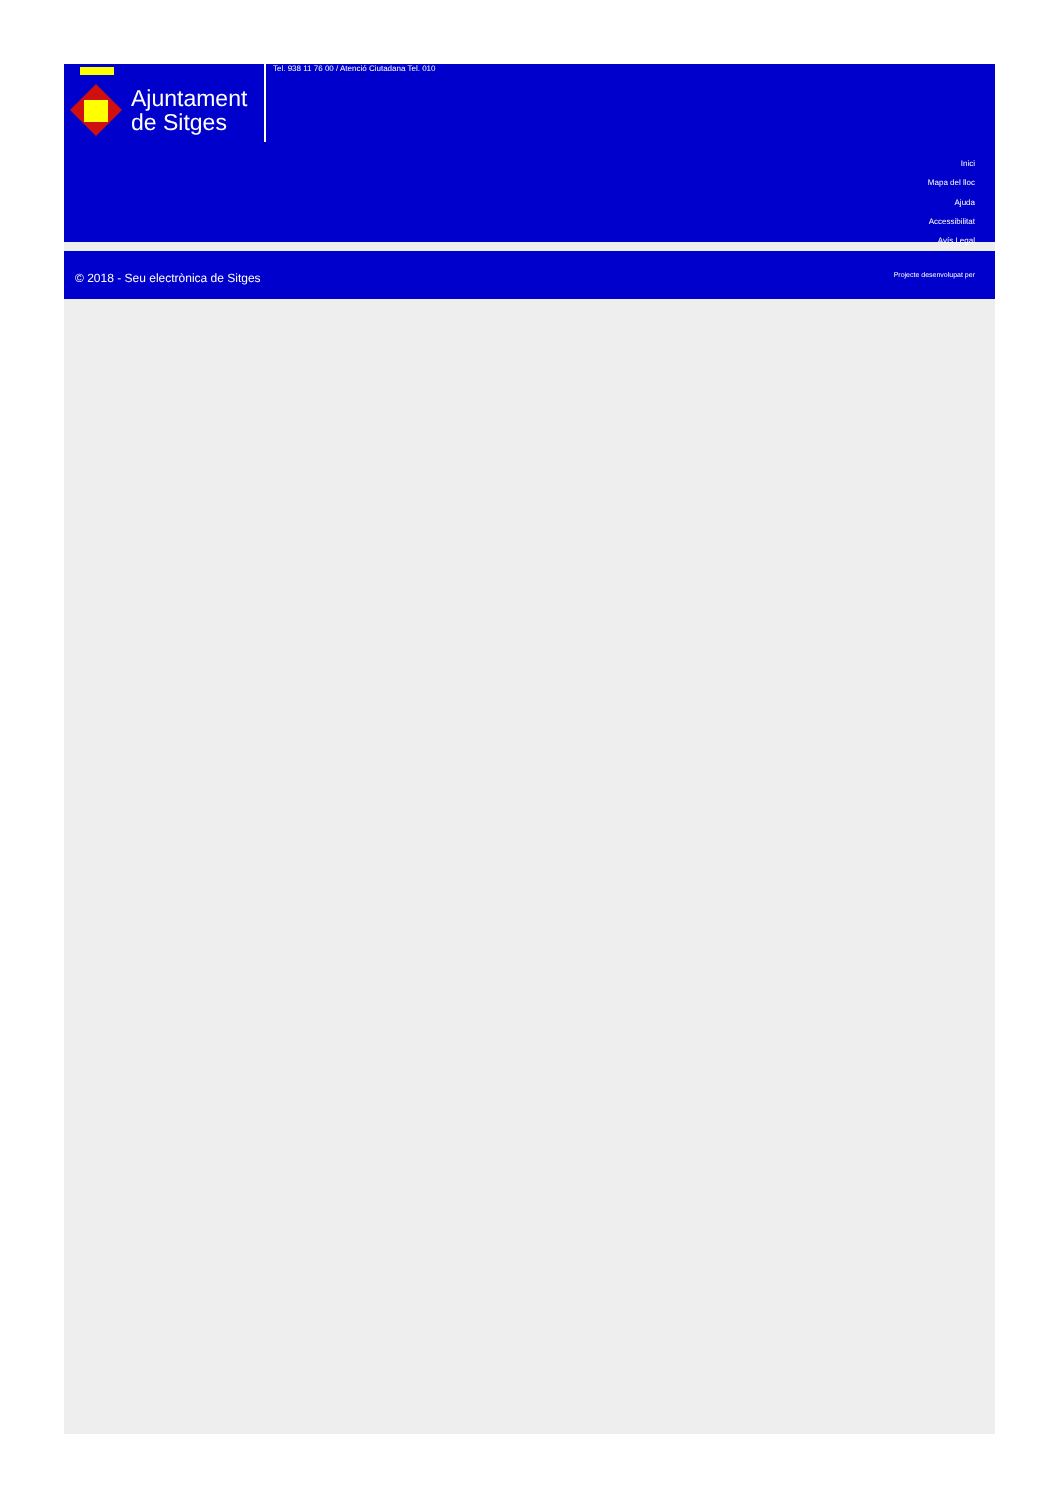Ajuntament
de Sitges
Tel. 938 11 76 00 / Atenció Ciutadana Tel. 010
Inici
Mapa del lloc
Ajuda
Accessibilitat
Avís Legal
© 2018 - Seu electrònica de Sitges
Projecte desenvolupat per